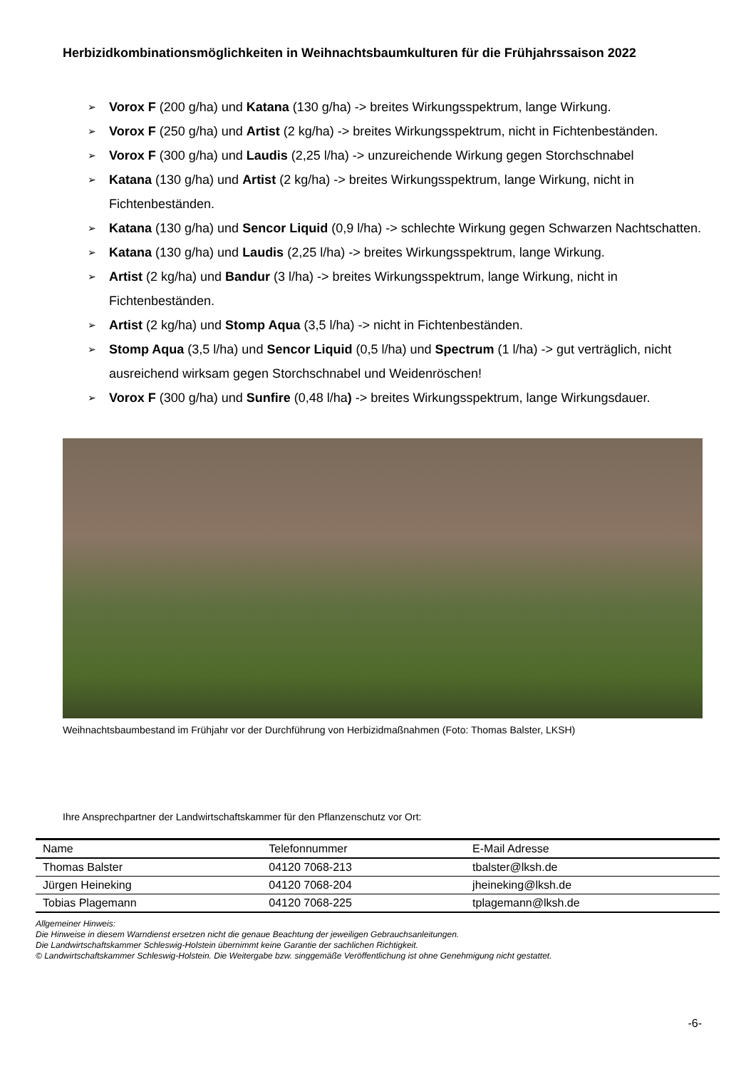Herbizidkombinationsmöglichkeiten in Weihnachtsbaumkulturen für die Frühjahrssaison 2022
➢ Vorox F (200 g/ha) und Katana (130 g/ha) -> breites Wirkungsspektrum, lange Wirkung.
➢ Vorox F (250 g/ha) und Artist (2 kg/ha) -> breites Wirkungsspektrum, nicht in Fichtenbeständen.
➢ Vorox F (300 g/ha) und Laudis (2,25 l/ha) -> unzureichende Wirkung gegen Storchschnabel
➢ Katana (130 g/ha) und Artist (2 kg/ha) -> breites Wirkungsspektrum, lange Wirkung, nicht in Fichtenbeständen.
➢ Katana (130 g/ha) und Sencor Liquid (0,9 l/ha) -> schlechte Wirkung gegen Schwarzen Nachtschatten.
➢ Katana (130 g/ha) und Laudis (2,25 l/ha) -> breites Wirkungsspektrum, lange Wirkung.
➢ Artist (2 kg/ha) und Bandur (3 l/ha) -> breites Wirkungsspektrum, lange Wirkung, nicht in Fichtenbeständen.
➢ Artist (2 kg/ha) und Stomp Aqua (3,5 l/ha) -> nicht in Fichtenbeständen.
➢ Stomp Aqua (3,5 l/ha) und Sencor Liquid (0,5 l/ha) und Spectrum (1 l/ha) -> gut verträglich, nicht ausreichend wirksam gegen Storchschnabel und Weidenröschen!
➢ Vorox F (300 g/ha) und Sunfire (0,48 l/ha) -> breites Wirkungsspektrum, lange Wirkungsdauer.
Weihnachtsbaumbestand im Frühjahr vor der Durchführung von Herbizidmaßnahmen (Foto: Thomas Balster, LKSH)
Ihre Ansprechpartner der Landwirtschaftskammer für den Pflanzenschutz vor Ort:
| Name | Telefonnummer | E-Mail Adresse |
| --- | --- | --- |
| Thomas Balster | 04120 7068-213 | tbalster@lksh.de |
| Jürgen Heineking | 04120 7068-204 | jheineking@lksh.de |
| Tobias Plagemann | 04120 7068-225 | tplagemann@lksh.de |
Allgemeiner Hinweis:
Die Hinweise in diesem Warndienst ersetzen nicht die genaue Beachtung der jeweiligen Gebrauchsanleitungen.
Die Landwirtschaftskammer Schleswig-Holstein übernimmt keine Garantie der sachlichen Richtigkeit.
© Landwirtschaftskammer Schleswig-Holstein. Die Weitergabe bzw. singgemäße Veröffentlichung ist ohne Genehmigung nicht gestattet.
-6-